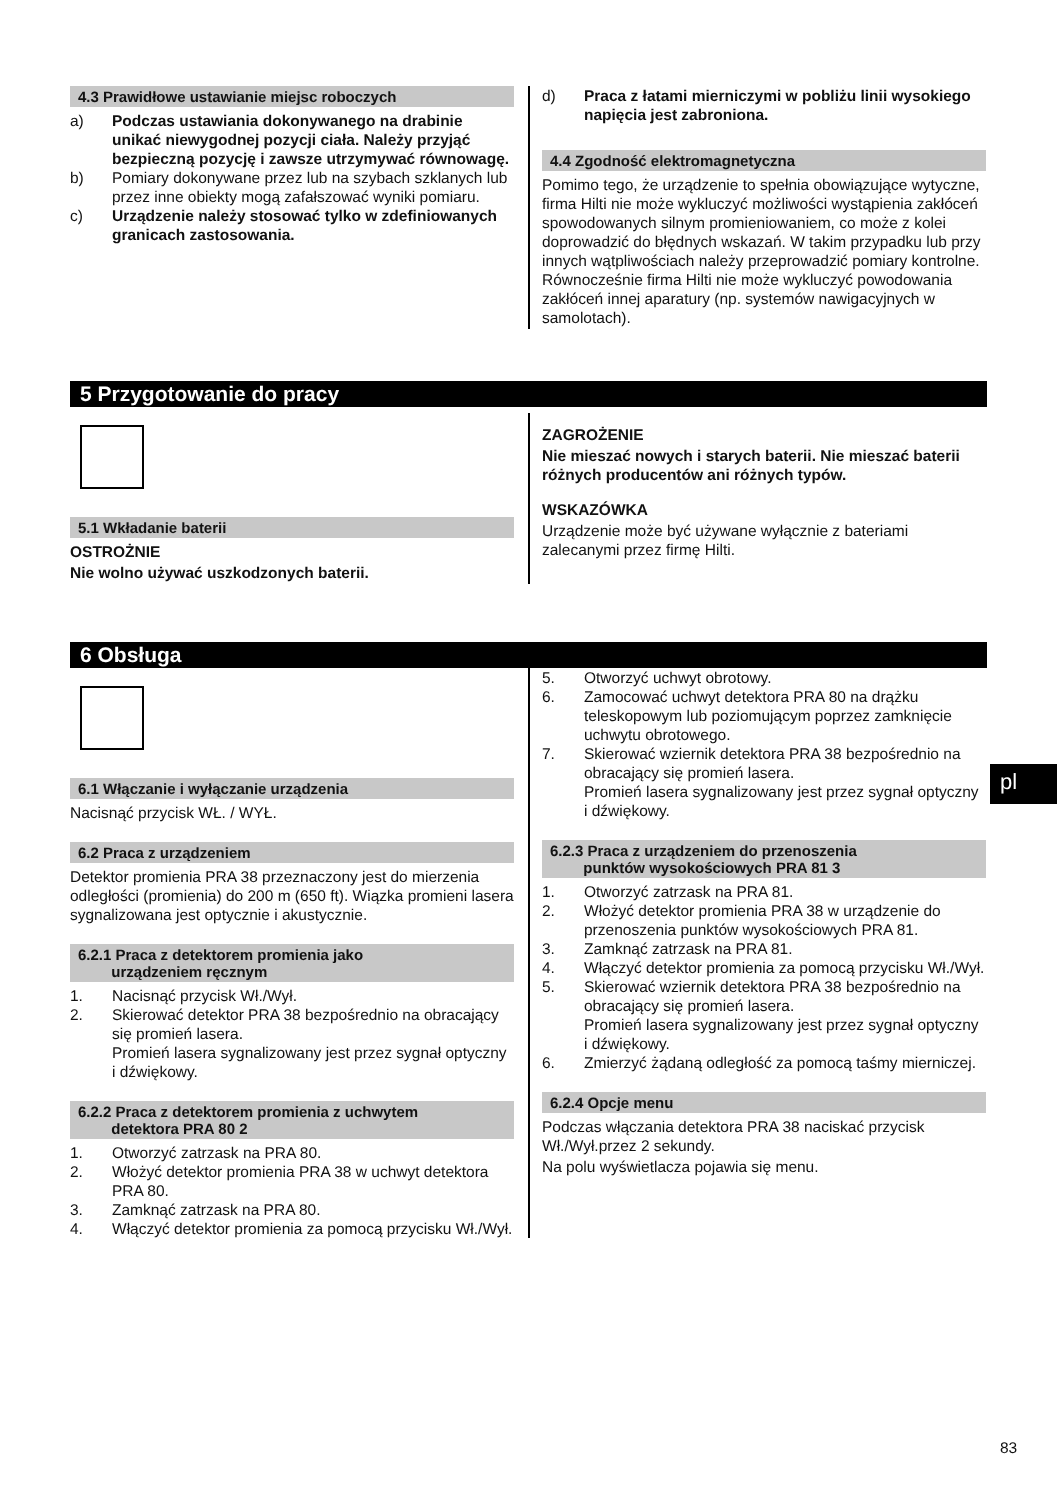4.3 Prawidłowe ustawianie miejsc roboczych
a) Podczas ustawiania dokonywanego na drabinie unikać niewygodnej pozycji ciała. Należy przyjąć bezpieczną pozycję i zawsze utrzymywać równowagę.
b) Pomiary dokonywane przez lub na szybach szklanych lub przez inne obiekty mogą zafałszować wyniki pomiaru.
c) Urządzenie należy stosować tylko w zdefiniowanych granicach zastosowania.
d) Praca z łatami mierniczymi w pobliżu linii wysokiego napięcia jest zabroniona.
4.4 Zgodność elektromagnetyczna
Pomimo tego, że urządzenie to spełnia obowiązujące wytyczne, firma Hilti nie może wykluczyć możliwości wystąpienia zakłóceń spowodowanych silnym promieniowaniem, co może z kolei doprowadzić do błędnych wskazań. W takim przypadku lub przy innych wątpliwościach należy przeprowadzić pomiary kontrolne. Równocześnie firma Hilti nie może wykluczyć powodowania zakłóceń innej aparatury (np. systemów nawigacyjnych w samolotach).
5 Przygotowanie do pracy
5.1 Wkładanie baterii
OSTROŻNIE
Nie wolno używać uszkodzonych baterii.
ZAGROŻENIE
Nie mieszać nowych i starych baterii. Nie mieszać baterii różnych producentów ani różnych typów.
WSKAZÓWKA
Urządzenie może być używane wyłącznie z bateriami zalecanymi przez firmę Hilti.
6 Obsługa
6.1 Włączanie i wyłączanie urządzenia
Nacisnąć przycisk WŁ. / WYŁ.
6.2 Praca z urządzeniem
Detektor promienia PRA 38 przeznaczony jest do mierzenia odległości (promienia) do 200 m (650 ft). Wiązka promieni lasera sygnalizowana jest optycznie i akustycznie.
6.2.1 Praca z detektorem promienia jako
urządzeniem ręcznym
1. Nacisnąć przycisk Wł./Wył.
2. Skierować detektor PRA 38 bezpośrednio na obracający się promień lasera.
Promień lasera sygnalizowany jest przez sygnał optyczny i dźwiękowy.
6.2.2 Praca z detektorem promienia z uchwytem
detektora PRA 80 2
1. Otworzyć zatrzask na PRA 80.
2. Włożyć detektor promienia PRA 38 w uchwyt detektora PRA 80.
3. Zamknąć zatrzask na PRA 80.
4. Włączyć detektor promienia za pomocą przycisku Wł./Wył.
5. Otworzyć uchwyt obrotowy.
6. Zamocować uchwyt detektora PRA 80 na drążku teleskopowym lub poziomującym poprzez zamknięcie uchwytu obrotowego.
7. Skierować wziernik detektora PRA 38 bezpośrednio na obracający się promień lasera.
Promień lasera sygnalizowany jest przez sygnał optyczny i dźwiękowy.
6.2.3 Praca z urządzeniem do przenoszenia
punktów wysokościowych PRA 81 3
1. Otworzyć zatrzask na PRA 81.
2. Włożyć detektor promienia PRA 38 w urządzenie do przenoszenia punktów wysokościowych PRA 81.
3. Zamknąć zatrzask na PRA 81.
4. Włączyć detektor promienia za pomocą przycisku Wł./Wył.
5. Skierować wziernik detektora PRA 38 bezpośrednio na obracający się promień lasera.
Promień lasera sygnalizowany jest przez sygnał optyczny i dźwiękowy.
6. Zmierzyć żądaną odległość za pomocą taśmy mierniczej.
6.2.4 Opcje menu
Podczas włączania detektora PRA 38 naciskać przycisk Wł./Wył.przez 2 sekundy.
Na polu wyświetlacza pojawia się menu.
pl
83